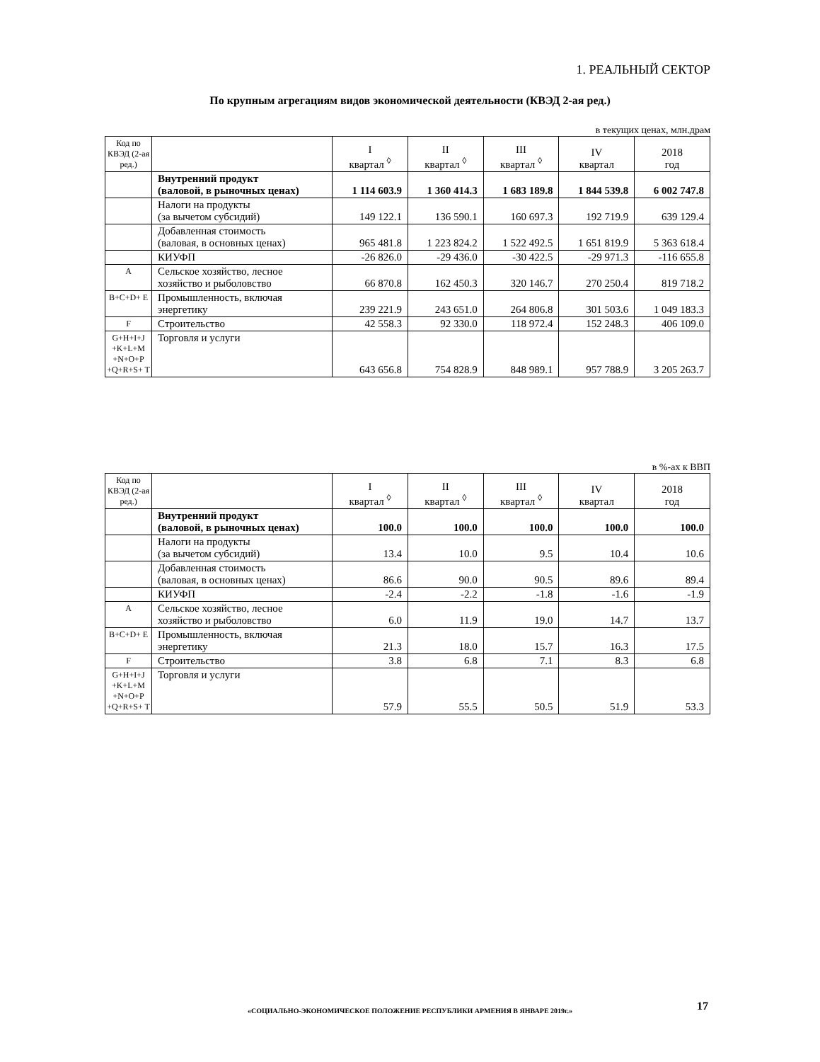1. РЕАЛЬНЫЙ СЕКТОР
По крупным агрегациям видов экономической деятельности (КВЭД 2-ая ред.)
в текущих ценах, млн.драм
| Код по КВЭД (2-ая ред.) | | I квартал <sup>◊</sup> | II квартал <sup>◊</sup> | III квартал <sup>◊</sup> | IV квартал | 2018 год |
| | Внутренний продукт (валовой, в рыночных ценах) | 1 114 603.9 | 1 360 414.3 | 1 683 189.8 | 1 844 539.8 | 6 002 747.8 |
| | Налоги на продукты (за вычетом субсидий) | 149 122.1 | 136 590.1 | 160 697.3 | 192 719.9 | 639 129.4 |
| | Добавленная стоимость (валовая, в основных ценах) | 965 481.8 | 1 223 824.2 | 1 522 492.5 | 1 651 819.9 | 5 363 618.4 |
| | КИУФП | -26 826.0 | -29 436.0 | -30 422.5 | -29 971.3 | -116 655.8 |
| A | Сельское хозяйство, лесное хозяйство и рыболовство | 66 870.8 | 162 450.3 | 320 146.7 | 270 250.4 | 819 718.2 |
| B+C+D+ E | Промышленность, включая энергетику | 239 221.9 | 243 651.0 | 264 806.8 | 301 503.6 | 1 049 183.3 |
| F | Строительство | 42 558.3 | 92 330.0 | 118 972.4 | 152 248.3 | 406 109.0 |
| G+H+I+J +K+L+M +N+O+P +Q+R+S+ T | Торговля и услуги | 643 656.8 | 754 828.9 | 848 989.1 | 957 788.9 | 3 205 263.7 |
в %-ах к ВВП
| Код по КВЭД (2-ая ред.) | | I квартал <sup>◊</sup> | II квартал <sup>◊</sup> | III квартал <sup>◊</sup> | IV квартал | 2018 год |
| | Внутренний продукт (валовой, в рыночных ценах) | 100.0 | 100.0 | 100.0 | 100.0 | 100.0 |
| | Налоги на продукты (за вычетом субсидий) | 13.4 | 10.0 | 9.5 | 10.4 | 10.6 |
| | Добавленная стоимость (валовая, в основных ценах) | 86.6 | 90.0 | 90.5 | 89.6 | 89.4 |
| | КИУФП | -2.4 | -2.2 | -1.8 | -1.6 | -1.9 |
| A | Сельское хозяйство, лесное хозяйство и рыболовство | 6.0 | 11.9 | 19.0 | 14.7 | 13.7 |
| B+C+D+ E | Промышленность, включая энергетику | 21.3 | 18.0 | 15.7 | 16.3 | 17.5 |
| F | Строительство | 3.8 | 6.8 | 7.1 | 8.3 | 6.8 |
| G+H+I+J +K+L+M +N+O+P +Q+R+S+ T | Торговля и услуги | 57.9 | 55.5 | 50.5 | 51.9 | 53.3 |
«СОЦИАЛЬНО-ЭКОНОМИЧЕСКОЕ ПОЛОЖЕНИЕ РЕСПУБЛИКИ АРМЕНИЯ В ЯНВАРЕ 2019г.» 17